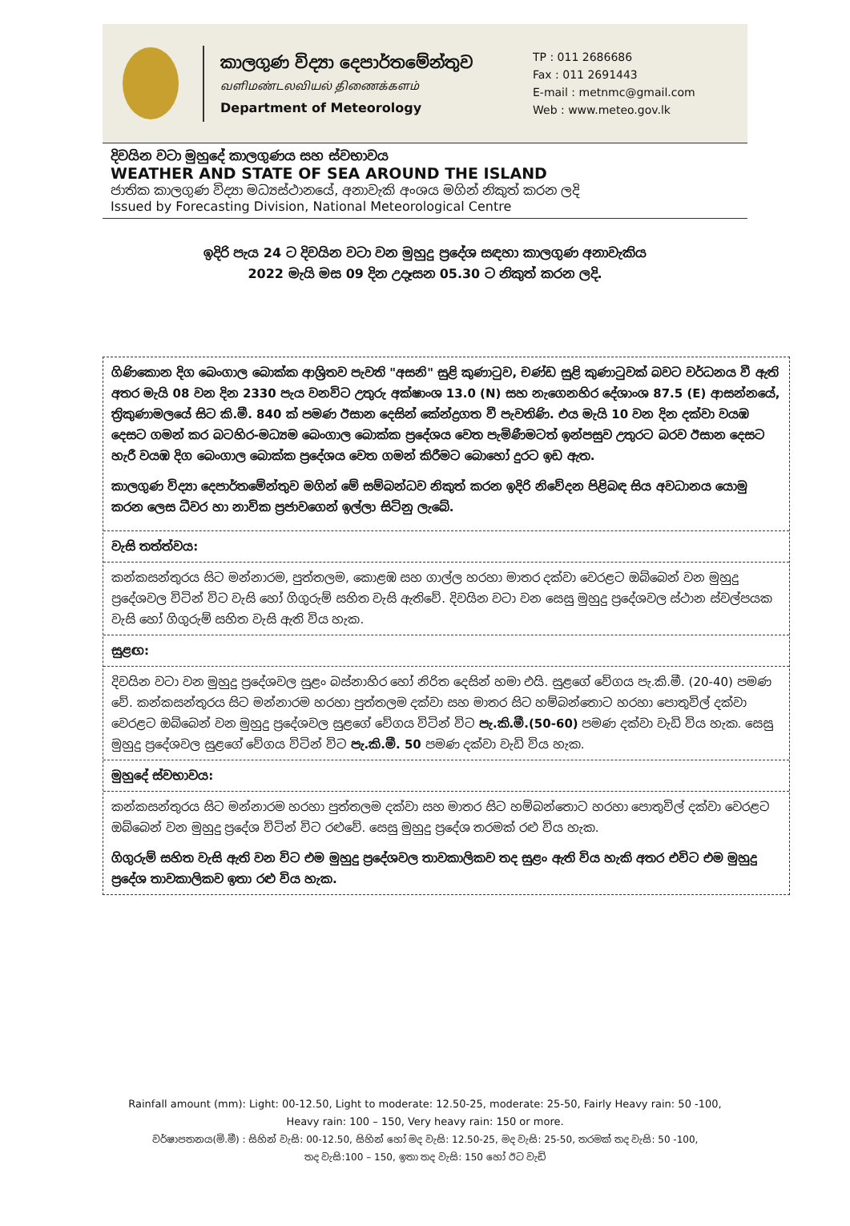කාලගුණ විද්‍යා දෙපාර්තමේන්තුව
வளிமண்டலவியல் திணைக்களம்
Department of Meteorology
TP : 011 2686686
Fax : 011 2691443
E-mail : metnmc@gmail.com
Web : www.meteo.gov.lk
දිවයින වටා මුහුදේ කාලගුණය සහ ස්වභාවය
WEATHER AND STATE OF SEA AROUND THE ISLAND
ජාතික කාලගුණ විද්‍යා මධ්‍යස්ථානයේ, අනාවැකි අංශය මගින් නිකුත් කරන ලදි
Issued by Forecasting Division, National Meteorological Centre
ඉදිරි පැය 24 ට දිවයින වටා වන මුහුදු ප්‍රදේශ සඳහා කාලගුණ අනාවැකිය
2022 මැයි මස 09 දින උදෑසන 05.30 ට නිකුත් කරන ලදි.
ගිණිකොන දිග බෙංගාල බොක්ක ආශ්‍රිතව පැවති "අසනි" සුළි කුණාටුව, චණ්ඩ සුළි කුණාටුවක් බවට වර්ධනය වී ඇති අතර මැයි 08 වන දින 2330 පැය වනවිට උතුරු අක්ෂාංශ 13.0 (N) සහ නැගෙනහිර දේශාංශ 87.5 (E) ආසන්නයේ, ත්‍රිකුණාමලයේ සිට කි.මී. 840 ක් පමණ ඊසාන දෙසින් කේන්ද්‍රගත වී පැවතිණි. එය මැයි 10 වන දින දක්වා වයඹ දෙසට ගමන් කර බටහිර-මධ්‍යම බෙංගාල බොක්ක ප්‍රදේශය වෙත පැමිණීමටත් ඉන්පසුව උතුරට බරව ඊසාන දෙසට හැරී වයඹ දිග බෙංගාල බොක්ක ප්‍රදේශය වෙත ගමන් කිරීමට බොහෝ දුරට ඉඩ ඇත.
කාලගුණ විද්‍යා දෙපාර්තමේන්තුව මගින් මේ සම්බන්ධව නිකුත් කරන ඉදිරි නිවේදන පිළිබඳ සිය අවධානය යොමු කරන ලෙස ධීවර හා නාවික ප්‍රජාවගෙන් ඉල්ලා සිටිනු ලැබේ.
වැසි තත්ත්වය:
කන්කසන්තුරය සිට මන්නාරම, පුත්තලම, කොළඹ සහ ගාල්ල හරහා මාතර දක්වා වෙරළට ඔබ්බෙන් වන මුහුදු ප්‍රදේශවල විටින් විට වැසි හෝ ගිගුරුම් සහිත වැසි ඇතිවේ. දිවයින වටා වන සෙසු මුහුදු ප්‍රදේශවල ස්ථාන ස්වල්පයක වැසි හෝ ගිගුරුම් සහිත වැසි ඇති විය හැක.
සුළඟ:
දිවයින වටා වන මුහුදු ප්‍රදේශවල සුළං බස්නාහිර හෝ නිරිත දෙසින් හමා එයි. සුළගේ වේගය පැ.කි.මී. (20-40) පමණ වේ. කන්කසන්තුරය සිට මන්නාරම හරහා පුත්තලම දක්වා සහ මාතර සිට හම්බන්තොට හරහා පොතුවිල් දක්වා වෙරළට ඔබ්බෙන් වන මුහුදු ප්‍රදේශවල සුළගේ වේගය විටින් විට පැ.කි.මී.(50-60) පමණ දක්වා වැඩි විය හැක. සෙසු මුහුදු ප්‍රදේශවල සුළගේ වේගය විටින් විට පැ.කි.මී. 50 පමණ දක්වා වැඩි විය හැක.
මුහුදේ ස්වභාවය:
කන්කසන්තුරය සිට මන්නාරම හරහා පුත්තලම දක්වා සහ මාතර සිට හම්බන්තොට හරහා පොතුවිල් දක්වා වෙරළට ඔබ්බෙන් වන මුහුදු ප්‍රදේශ විටින් විට රළුවේ. සෙසු මුහුදු ප්‍රදේශ තරමක් රළු විය හැක.
ගිගුරුම් සහිත වැසි ඇති වන විට එම මුහුදු ප්‍රදේශවල තාවකාලිකව තද සුළං ඇති විය හැකි අතර එවිට එම මුහුදු ප්‍රදේශ තාවකාලිකව ඉතා රළු විය හැක.
Rainfall amount (mm): Light: 00-12.50, Light to moderate: 12.50-25, moderate: 25-50, Fairly Heavy rain: 50 -100,
Heavy rain: 100 – 150, Very heavy rain: 150 or more.
වර්ෂාපතනය(මි.මී) : සිහින් වැසි: 00-12.50, සිහින් හෝ මද වැසි: 12.50-25, මද වැසි: 25-50, තරමක් තද වැසි: 50 -100,
තද වැසි:100 – 150, ඉතා තද වැසි: 150 හෝ ඊට වැඩි